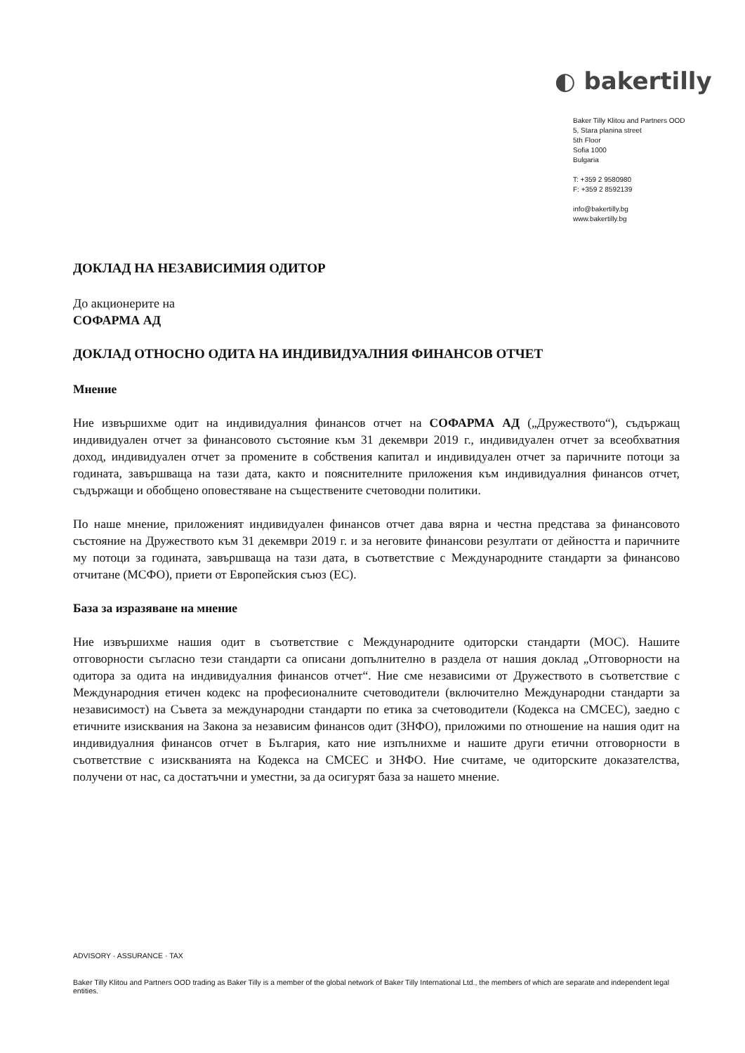◐ bakertilly
Baker Tilly Klitou and Partners OOD
5, Stara planina street
5th Floor
Sofia 1000
Bulgaria
T: +359 2 9580980
F: +359 2 8592139
info@bakertilly.bg
www.bakertilly.bg
ДОКЛАД НА НЕЗАВИСИМИЯ ОДИТОР
До акционерите на
СОФАРМА АД
ДОКЛАД ОТНОСНО ОДИТА НА ИНДИВИДУАЛНИЯ ФИНАНСОВ ОТЧЕТ
Мнение
Ние извършихме одит на индивидуалния финансов отчет на СОФАРМА АД („Дружеството“), съдържащ индивидуален отчет за финансовото състояние към 31 декември 2019 г., индивидуален отчет за всеобхватния доход, индивидуален отчет за промените в собствения капитал и индивидуален отчет за паричните потоци за годината, завършваща на тази дата, както и пояснителните приложения към индивидуалния финансов отчет, съдържащи и обобщено оповестяване на съществените счетоводни политики.
По наше мнение, приложеният индивидуален финансов отчет дава вярна и честна представа за финансовото състояние на Дружеството към 31 декември 2019 г. и за неговите финансови резултати от дейността и паричните му потоци за годината, завършваща на тази дата, в съответствие с Международните стандарти за финансово отчитане (МСФО), приети от Европейския съюз (ЕС).
База за изразяване на мнение
Ние извършихме нашия одит в съответствие с Международните одиторски стандарти (МОС). Нашите отговорности съгласно тези стандарти са описани допълнително в раздела от нашия доклад „Отговорности на одитора за одита на индивидуалния финансов отчет“. Ние сме независими от Дружеството в съответствие с Международния етичен кодекс на професионалните счетоводители (включително Международни стандарти за независимост) на Съвета за международни стандарти по етика за счетоводители (Кодекса на СМСЕС), заедно с етичните изисквания на Закона за независим финансов одит (ЗНФО), приложими по отношение на нашия одит на индивидуалния финансов отчет в България, като ние изпълнихме и нашите други етични отговорности в съответствие с изискванията на Кодекса на СМСЕС и ЗНФО. Ние считаме, че одиторските доказателства, получени от нас, са достатъчни и уместни, за да осигурят база за нашето мнение.
ADVISORY · ASSURANCE · TAX
Baker Tilly Klitou and Partners OOD trading as Baker Tilly is a member of the global network of Baker Tilly International Ltd., the members of which are separate and independent legal entities.